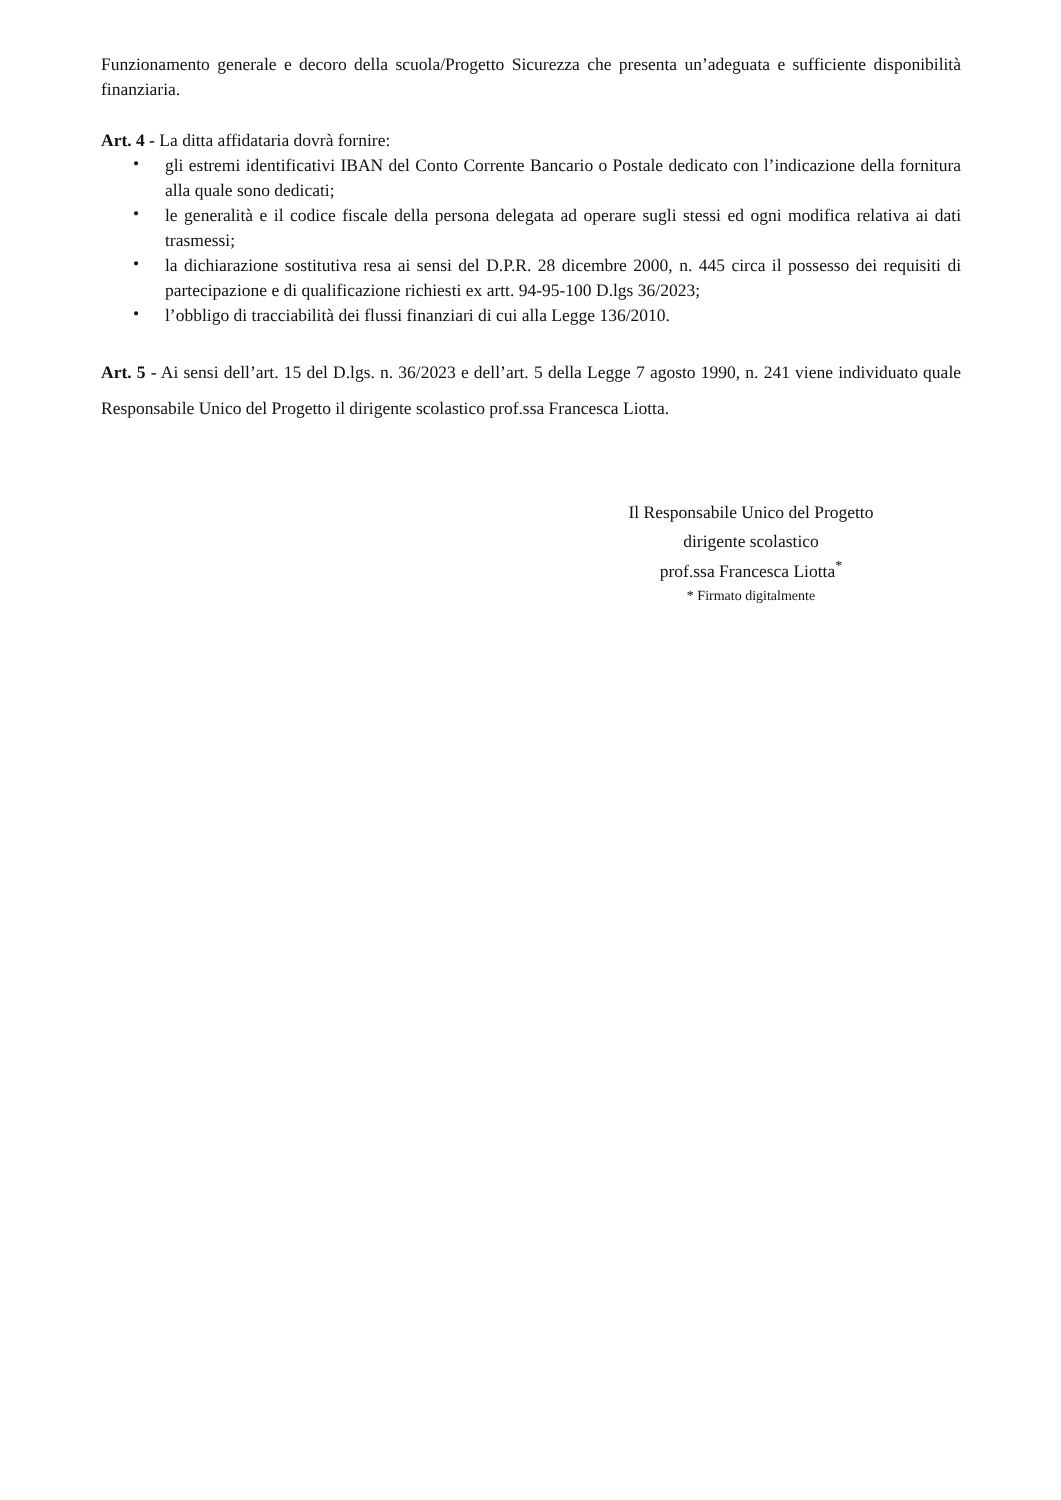Funzionamento generale e decoro della scuola/Progetto Sicurezza che presenta un’adeguata e sufficiente disponibilità finanziaria.
Art. 4 - La ditta affidataria dovrà fornire:
• gli estremi identificativi IBAN del Conto Corrente Bancario o Postale dedicato con l’indicazione della fornitura alla quale sono dedicati;
• le generalità e il codice fiscale della persona delegata ad operare sugli stessi ed ogni modifica relativa ai dati trasmessi;
• la dichiarazione sostitutiva resa ai sensi del D.P.R. 28 dicembre 2000, n. 445 circa il possesso dei requisiti di partecipazione e di qualificazione richiesti ex artt. 94-95-100 D.lgs 36/2023;
• l’obbligo di tracciabilità dei flussi finanziari di cui alla Legge 136/2010.
Art. 5 - Ai sensi dell’art. 15 del D.lgs. n. 36/2023 e dell’art. 5 della Legge 7 agosto 1990, n. 241 viene individuato quale Responsabile Unico del Progetto il dirigente scolastico prof.ssa Francesca Liotta.
Il Responsabile Unico del Progetto
dirigente scolastico
prof.ssa Francesca Liotta<sup>*</sup>
* Firmato digitalmente